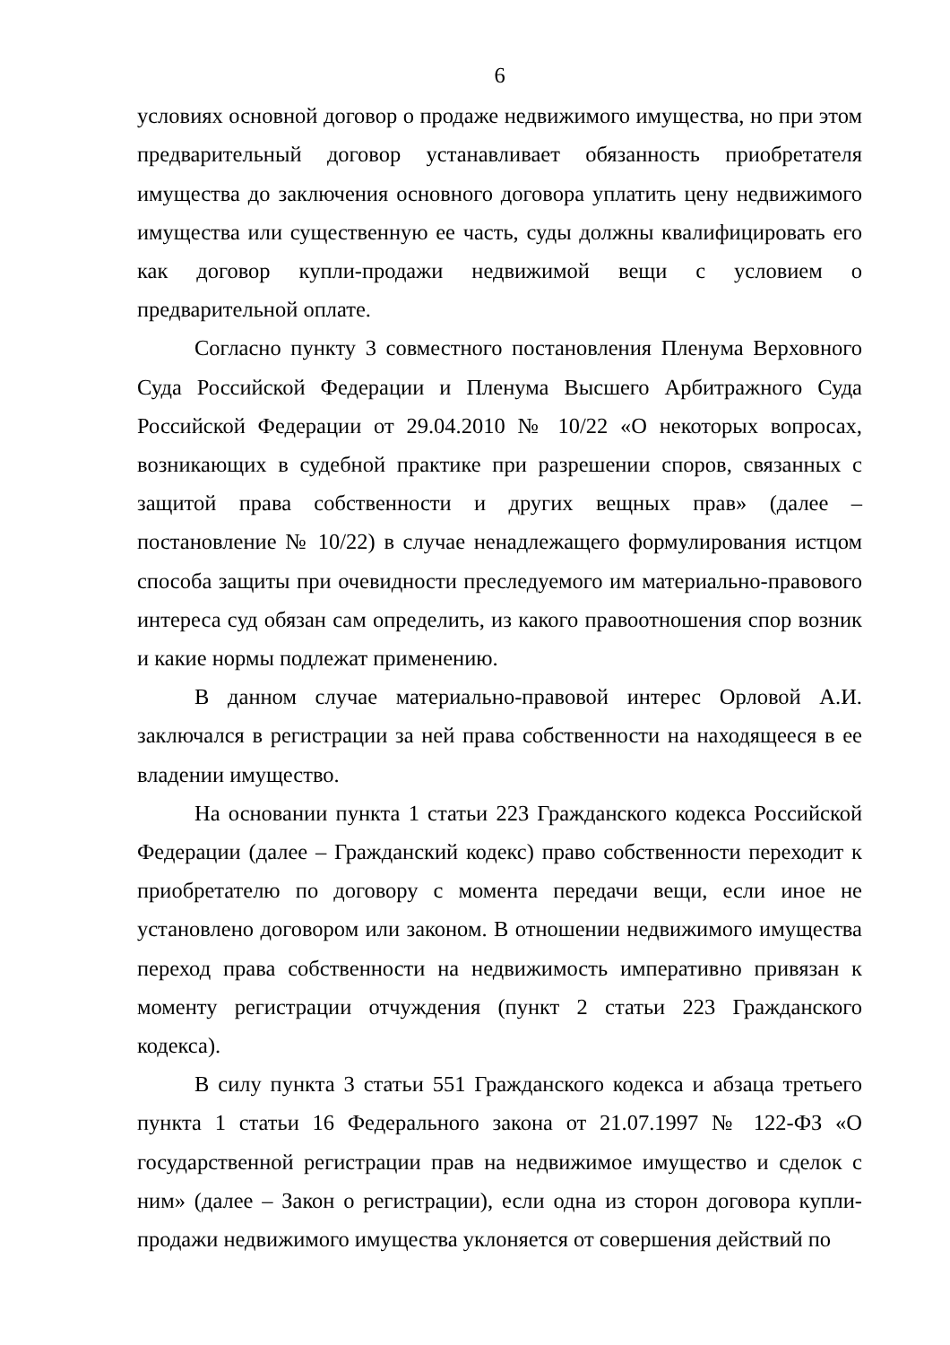6
условиях основной договор о продаже недвижимого имущества, но при этом предварительный договор устанавливает обязанность приобретателя имущества до заключения основного договора уплатить цену недвижимого имущества или существенную ее часть, суды должны квалифицировать его как договор купли-продажи недвижимой вещи с условием о предварительной оплате.
Согласно пункту 3 совместного постановления Пленума Верховного Суда Российской Федерации и Пленума Высшего Арбитражного Суда Российской Федерации от 29.04.2010 № 10/22 «О некоторых вопросах, возникающих в судебной практике при разрешении споров, связанных с защитой права собственности и других вещных прав» (далее – постановление № 10/22) в случае ненадлежащего формулирования истцом способа защиты при очевидности преследуемого им материально-правового интереса суд обязан сам определить, из какого правоотношения спор возник и какие нормы подлежат применению.
В данном случае материально-правовой интерес Орловой А.И. заключался в регистрации за ней права собственности на находящееся в ее владении имущество.
На основании пункта 1 статьи 223 Гражданского кодекса Российской Федерации (далее – Гражданский кодекс) право собственности переходит к приобретателю по договору с момента передачи вещи, если иное не установлено договором или законом. В отношении недвижимого имущества переход права собственности на недвижимость императивно привязан к моменту регистрации отчуждения (пункт 2 статьи 223 Гражданского кодекса).
В силу пункта 3 статьи 551 Гражданского кодекса и абзаца третьего пункта 1 статьи 16 Федерального закона от 21.07.1997 № 122-ФЗ «О государственной регистрации прав на недвижимое имущество и сделок с ним» (далее – Закон о регистрации), если одна из сторон договора купли-продажи недвижимого имущества уклоняется от совершения действий по